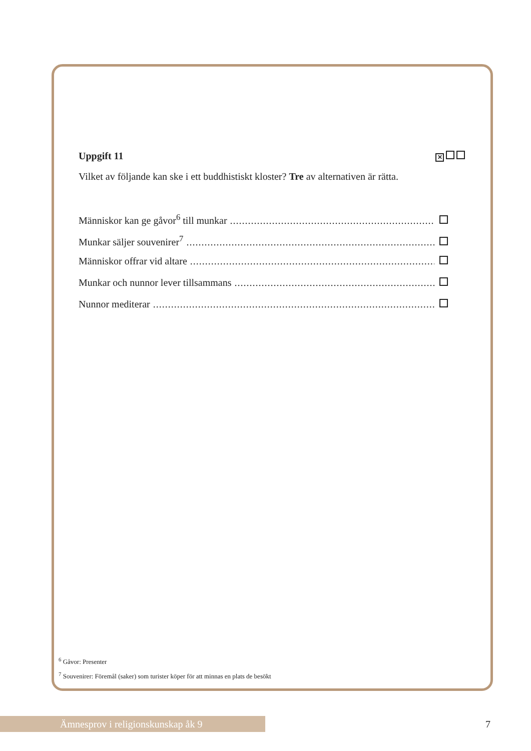Uppgift 11 ✕
Vilket av följande kan ske i ett buddhistiskt kloster? Tre av alternativen är rätta.
Människor kan ge gåvor<sup>6</sup> till munkar..........................................................................................................
Munkar säljer souvenirer<sup>7</sup>..........................................................................................................
Människor offrar vid altare..........................................................................................................
Munkar och nunnor lever tillsammans..........................................................................................................
Nunnor mediterar..........................................................................................................
<sup>6</sup> Gåvor: Presenter
<sup>7</sup> Souvenirer: Föremål (saker) som turister köper för att minnas en plats de besökt
Ämnesprov i religionskunskap åk 9 7